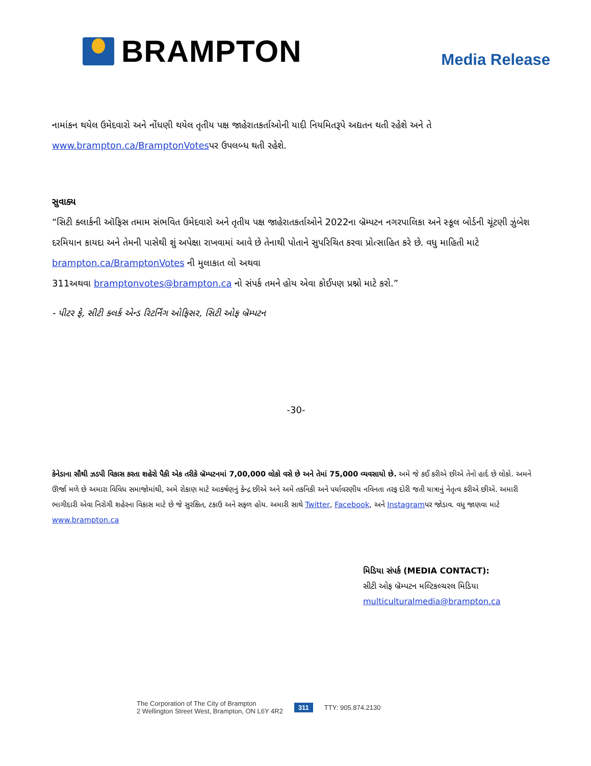BRAMPTON
Media Release
નામાંકન થયેલ ઉમેદવારો અને નોંધણી થયેલ તૃતીય પક્ષ જાહેરાતકર્તાઓની યાદી નિયમિતરૂપે અદ્યતન થતી રહેશે અને તે www.brampton.ca/BramptonVotesપર ઉપલબ્ધ થતી રહેશે.
સુવાક્ય
“સિટી ક્લાર્કની ઑફિસ તમામ સંભવિત ઉમેદવારો અને તૃતીય પક્ષ જાહેરાતકર્તાઓને 2022ના બ્રૅમ્પટન નગરપાલિકા અને સ્કૂલ બોર્ડની ચૂંટણી ઝુંબેશ દરમિયાન કાયદા અને તેમની પાસેથી શું અપેક્ષા રાખવામાં આવે છે તેનાથી પોતાને સુપરિચિત કરવા પ્રોત્સાહિત કરે છે. વધુ માહિતી માટે brampton.ca/BramptonVotes ની મુલાકાત લો અથવા
311અથવા bramptonvotes@brampton.ca નો સંપર્ક તમને હોય એવા કોઈપણ પ્રશ્નો માટે કરો.”
- પીટર ફે, સીટી ક્લર્ક એન્ડ રિટર્નિંગ ઓફિસર, સિટી ઓફ બ્રૅમ્પટન
-30-
કેનેડાના સૌથી ઝડપી વિકાસ કરતા શહેરો પૈકી એક તરીકે બ્રૅમ્પટનમાં 7,00,000 લોકો વસે છે અને તેમાં 75,000 વ્યવસાયો છે. અમે જે કઈ કરીએ છીએ તેનો હાર્દ છે લોકો. અમને ઊર્જા મળે છે અમારા વિવિધ સમાજોમાંથી, અમે રોકાણ માટે આકર્ષણનું કેન્દ્ર છીએ અને અમે તકનિકી અને પર્યાવરણીય નવિનતા તરફ દોરી જતી યાત્રાનું નેતૃત્વ કરીએ છીએ. અમારી ભાગીદારી એવા નિરોગી શહેરના વિકાસ માટે છે જે સુરક્ષિત, ટકાઉ અને સફળ હોય. અમારી સાથે Twitter, Facebook, અને Instagramપર જોડાવ. વધુ જાણવા માટે www.brampton.ca
મિડિયા સંપર્ક (MEDIA CONTACT):
સીટી ઓફ બ્રૅમ્પટન મલ્ટિકલ્ચરલ મિડિયા
multiculturalmedia@brampton.ca
The Corporation of The City of Brampton
2 Wellington Street West, Brampton, ON L6Y 4R2
311 TTY: 905.874.2130